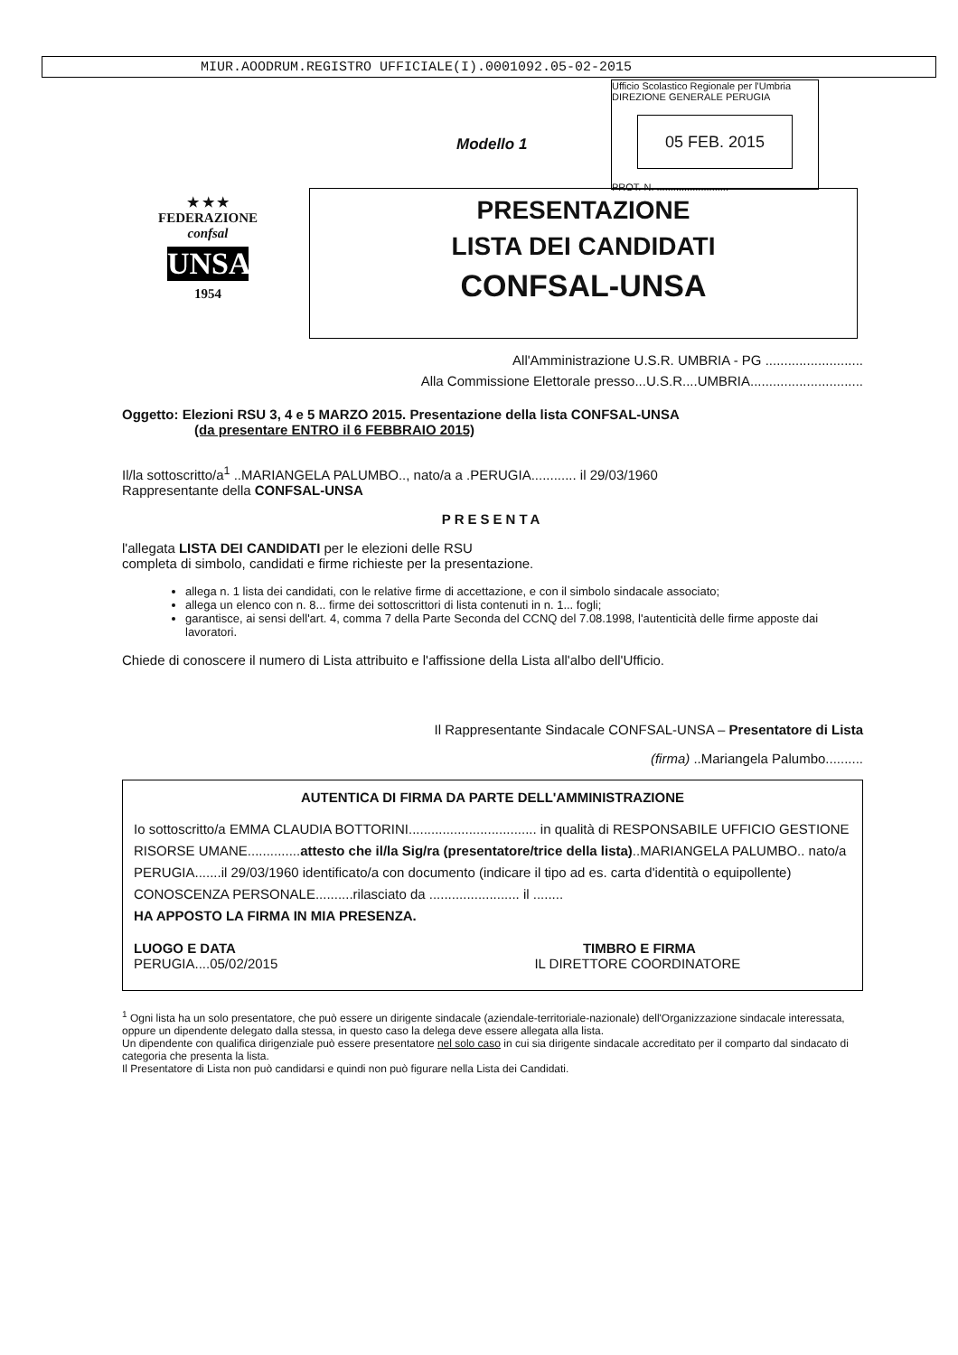MIUR.AOODRUM.REGISTRO UFFICIALE(I).0001092.05-02-2015
Ufficio Scolastico Regionale per l'Umbria
DIREZIONE GENERALE PERUGIA
05 FEB. 2015
PROT. N. ..........................
Modello 1
★ ★ ★
FEDERAZIONE
confsal
UNSA
1954
PRESENTAZIONE
LISTA DEI CANDIDATI
CONFSAL-UNSA
All'Amministrazione U.S.R. UMBRIA - PG ..........................
Alla Commissione Elettorale presso...U.S.R....UMBRIA..............................
Oggetto: Elezioni RSU 3, 4 e 5 MARZO 2015. Presentazione della lista CONFSAL-UNSA
(da presentare ENTRO il 6 FEBBRAIO 2015)
Il/la sottoscritto/a<sup>1</sup> ..MARIANGELA PALUMBO.., nato/a a .PERUGIA............ il 29/03/1960
Rappresentante della CONFSAL-UNSA
PRESENTA
l'allegata LISTA DEI CANDIDATI per le elezioni delle RSU
completa di simbolo, candidati e firme richieste per la presentazione.
allega n. 1 lista dei candidati, con le relative firme di accettazione, e con il simbolo sindacale associato;
allega un elenco con n. 8... firme dei sottoscrittori di lista contenuti in n. 1... fogli;
garantisce, ai sensi dell'art. 4, comma 7 della Parte Seconda del CCNQ del 7.08.1998, l'autenticità delle firme apposte dai lavoratori.
Chiede di conoscere il numero di Lista attribuito e l'affissione della Lista all'albo dell'Ufficio.
Il Rappresentante Sindacale CONFSAL-UNSA – Presentatore di Lista
(firma) ..Mariangela Palumbo..........
AUTENTICA DI FIRMA DA PARTE DELL'AMMINISTRAZIONE
Io sottoscritto/a EMMA CLAUDIA BOTTORINI.................................. in qualità di RESPONSABILE UFFICIO GESTIONE RISORSE UMANE..............attesto che il/la Sig/ra (presentatore/trice della lista)..MARIANGELA PALUMBO.. nato/a PERUGIA.......il 29/03/1960 identificato/a con documento (indicare il tipo ad es. carta d'identità o equipollente) CONOSCENZA PERSONALE..........rilasciato da ........................ il ........
HA APPOSTO LA FIRMA IN MIA PRESENZA.
LUOGO E DATA TIMBRO E FIRMA
PERUGIA....05/02/2015 IL DIRETTORE COORDINATORE
<sup>1</sup> Ogni lista ha un solo presentatore, che può essere un dirigente sindacale (aziendale-territoriale-nazionale) dell'Organizzazione sindacale interessata, oppure un dipendente delegato dalla stessa, in questo caso la delega deve essere allegata alla lista.
Un dipendente con qualifica dirigenziale può essere presentatore nel solo caso in cui sia dirigente sindacale accreditato per il comparto dal sindacato di categoria che presenta la lista.
Il Presentatore di Lista non può candidarsi e quindi non può figurare nella Lista dei Candidati.